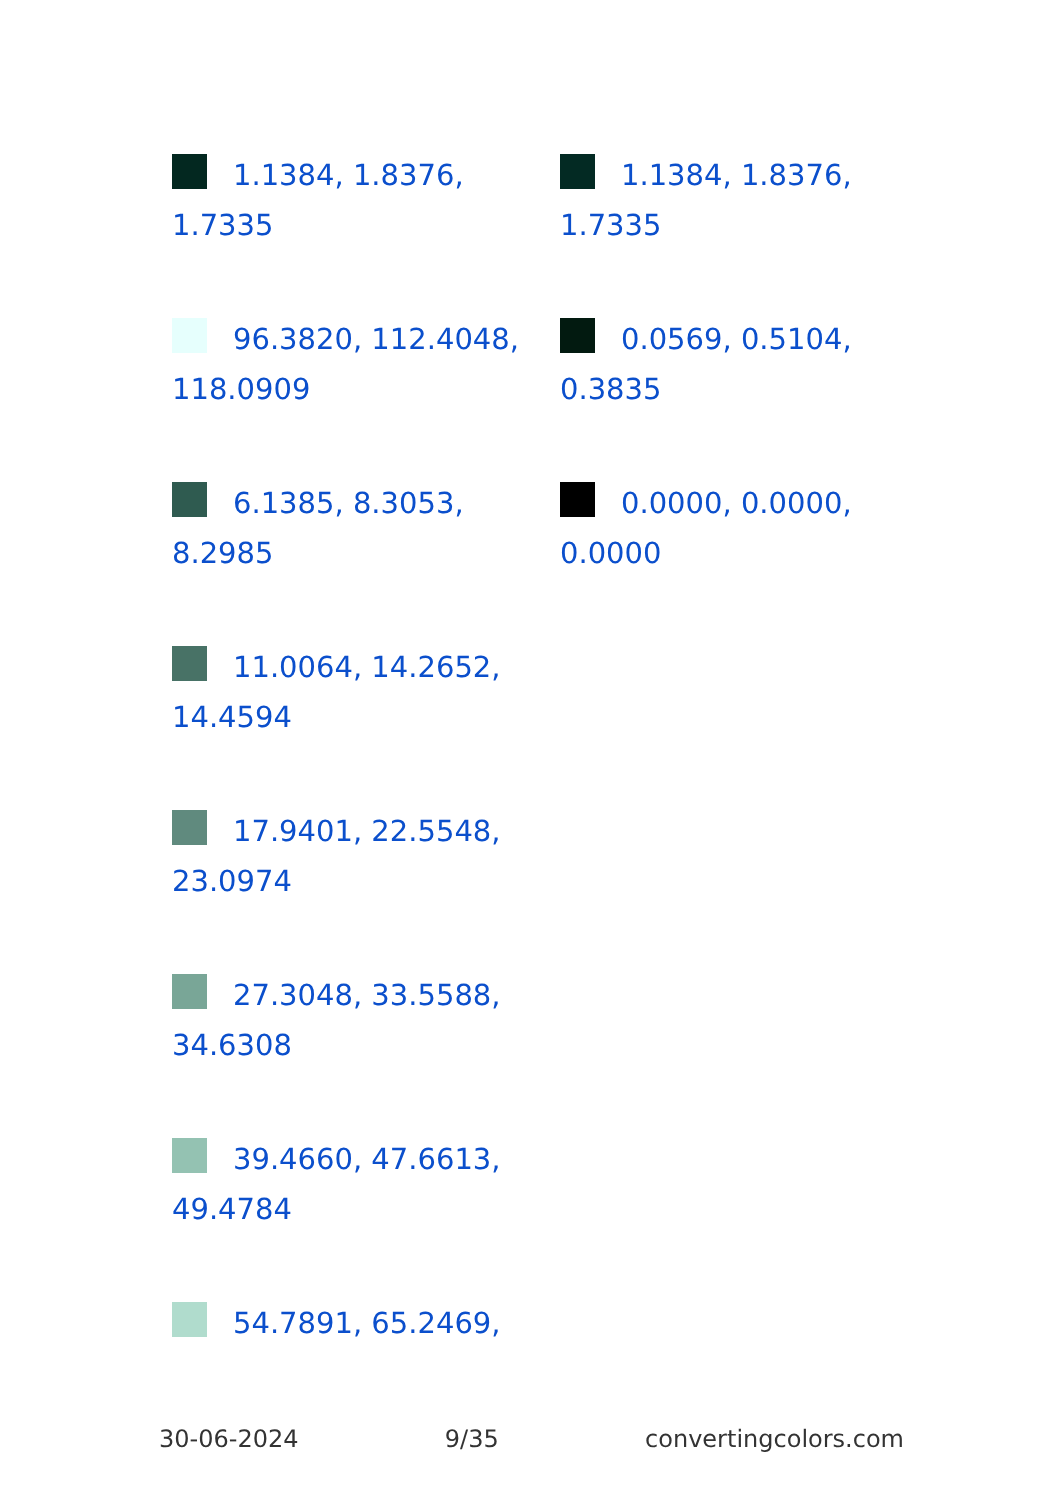1.1384, 1.8376,
1.7335
96.3820, 112.4048,
118.0909
6.1385, 8.3053,
8.2985
11.0064, 14.2652,
14.4594
17.9401, 22.5548,
23.0974
27.3048, 33.5588,
34.6308
39.4660, 47.6613,
49.4784
54.7891, 65.2469,
1.1384, 1.8376,
1.7335
0.0569, 0.5104,
0.3835
0.0000, 0.0000,
0.0000
30-06-2024 9/35 convertingcolors.com